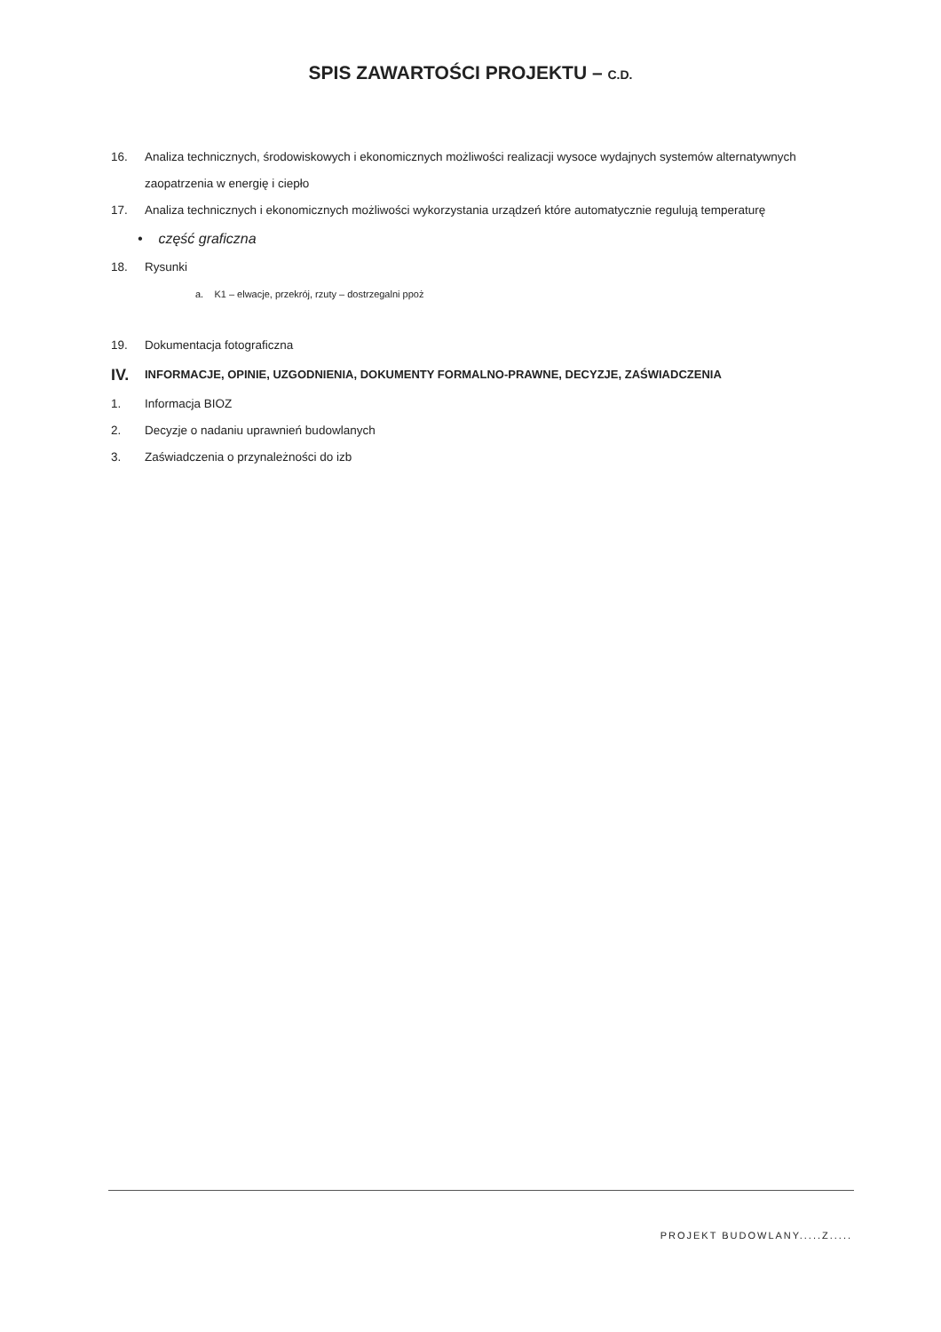SPIS ZAWARTOŚCI PROJEKTU – C.D.
16. Analiza technicznych, środowiskowych i ekonomicznych możliwości realizacji wysoce wydajnych systemów alternatywnych zaopatrzenia w energię i ciepło
17. Analiza technicznych i ekonomicznych możliwości wykorzystania urządzeń które automatycznie regulują temperaturę
• część graficzna
18. Rysunki
a. K1 – elwacje, przekrój, rzuty – dostrzegalni ppoż
19. Dokumentacja fotograficzna
IV. INFORMACJE, OPINIE, UZGODNIENIA, DOKUMENTY FORMALNO-PRAWNE, DECYZJE, ZAŚWIADCZENIA
1. Informacja BIOZ
2. Decyzje o nadaniu uprawnień budowlanych
3. Zaświadczenia o przynależności do izb
PROJEKT BUDOWLANY.....Z.....